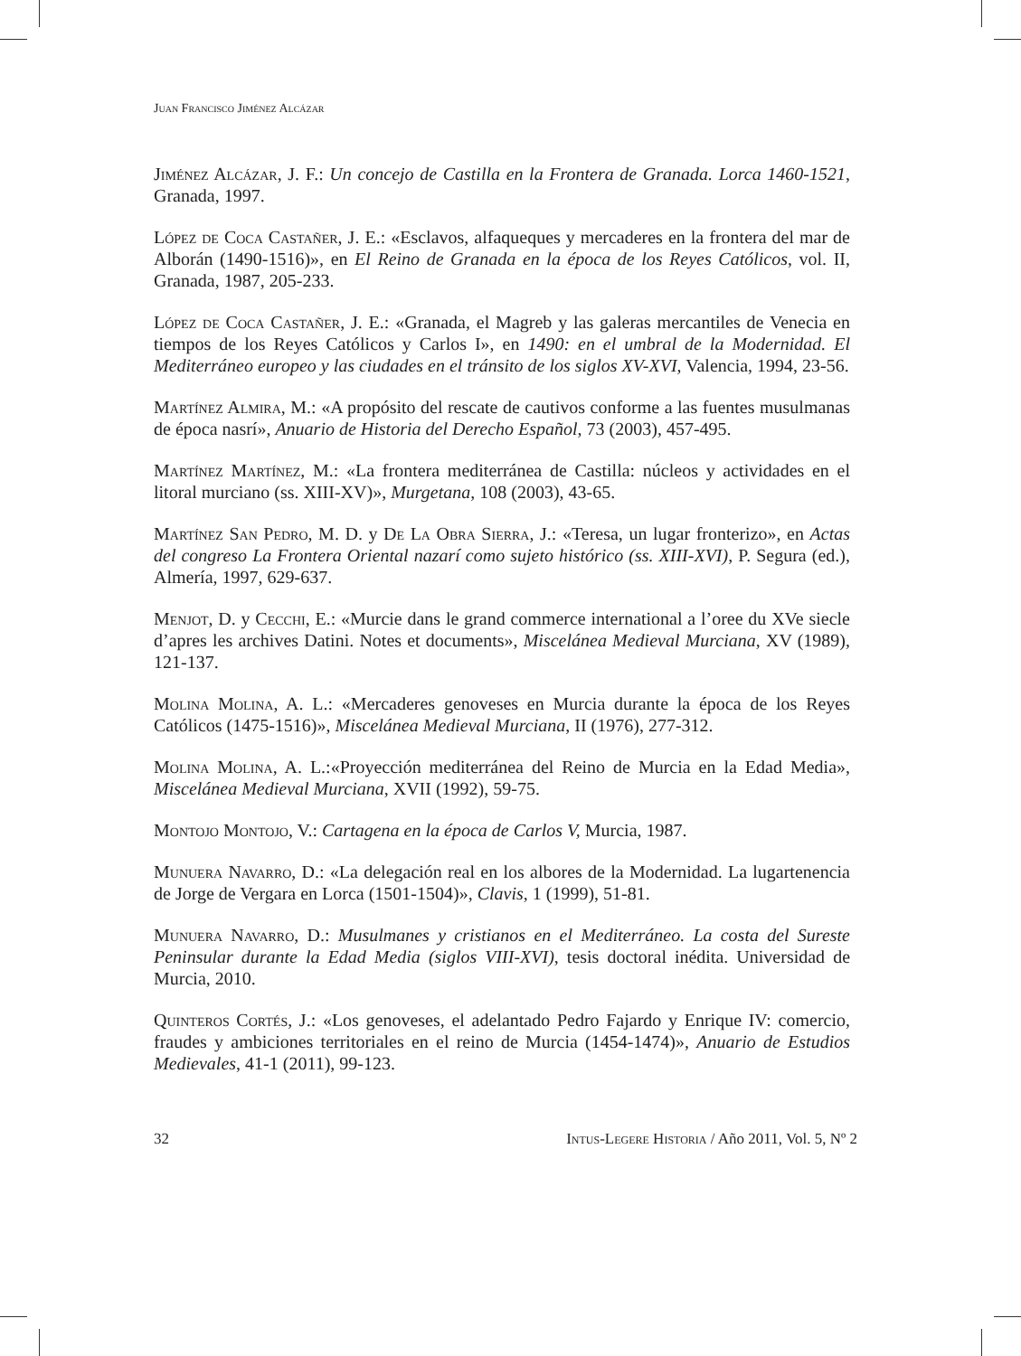Juan Francisco Jiménez Alcázar
Jiménez Alcázar, J. F.: Un concejo de Castilla en la Frontera de Granada. Lorca 1460-1521, Granada, 1997.
López de Coca Castañer, J. E.: «Esclavos, alfaqueques y mercaderes en la frontera del mar de Alborán (1490-1516)», en El Reino de Granada en la época de los Reyes Católicos, vol. II, Granada, 1987, 205-233.
López de Coca Castañer, J. E.: «Granada, el Magreb y las galeras mercantiles de Venecia en tiempos de los Reyes Católicos y Carlos I», en 1490: en el umbral de la Modernidad. El Mediterráneo europeo y las ciudades en el tránsito de los siglos XV-XVI, Valencia, 1994, 23-56.
Martínez Almira, M.: «A propósito del rescate de cautivos conforme a las fuentes musulmanas de época nasrí», Anuario de Historia del Derecho Español, 73 (2003), 457-495.
Martínez Martínez, M.: «La frontera mediterránea de Castilla: núcleos y actividades en el litoral murciano (ss. XIII-XV)», Murgetana, 108 (2003), 43-65.
Martínez San Pedro, M. D. y De La Obra Sierra, J.: «Teresa, un lugar fronterizo», en Actas del congreso La Frontera Oriental nazarí como sujeto histórico (ss. XIII-XVI), P. Segura (ed.), Almería, 1997, 629-637.
Menjot, D. y Cecchi, E.: «Murcie dans le grand commerce international a l’oree du XVe siecle d’apres les archives Datini. Notes et documents», Miscelánea Medieval Murciana, XV (1989), 121-137.
Molina Molina, A. L.: «Mercaderes genoveses en Murcia durante la época de los Reyes Católicos (1475-1516)», Miscelánea Medieval Murciana, II (1976), 277-312.
Molina Molina, A. L.:«Proyección mediterránea del Reino de Murcia en la Edad Media», Miscelánea Medieval Murciana, XVII (1992), 59-75.
Montojo Montojo, V.: Cartagena en la época de Carlos V, Murcia, 1987.
Munuera Navarro, D.: «La delegación real en los albores de la Modernidad. La lugartenencia de Jorge de Vergara en Lorca (1501-1504)», Clavis, 1 (1999), 51-81.
Munuera Navarro, D.: Musulmanes y cristianos en el Mediterráneo. La costa del Sureste Peninsular durante la Edad Media (siglos VIII-XVI), tesis doctoral inédita. Universidad de Murcia, 2010.
Quinteros Cortés, J.: «Los genoveses, el adelantado Pedro Fajardo y Enrique IV: comercio, fraudes y ambiciones territoriales en el reino de Murcia (1454-1474)», Anuario de Estudios Medievales, 41-1 (2011), 99-123.
32 Intus-Legere Historia / Año 2011, Vol. 5, Nº 2